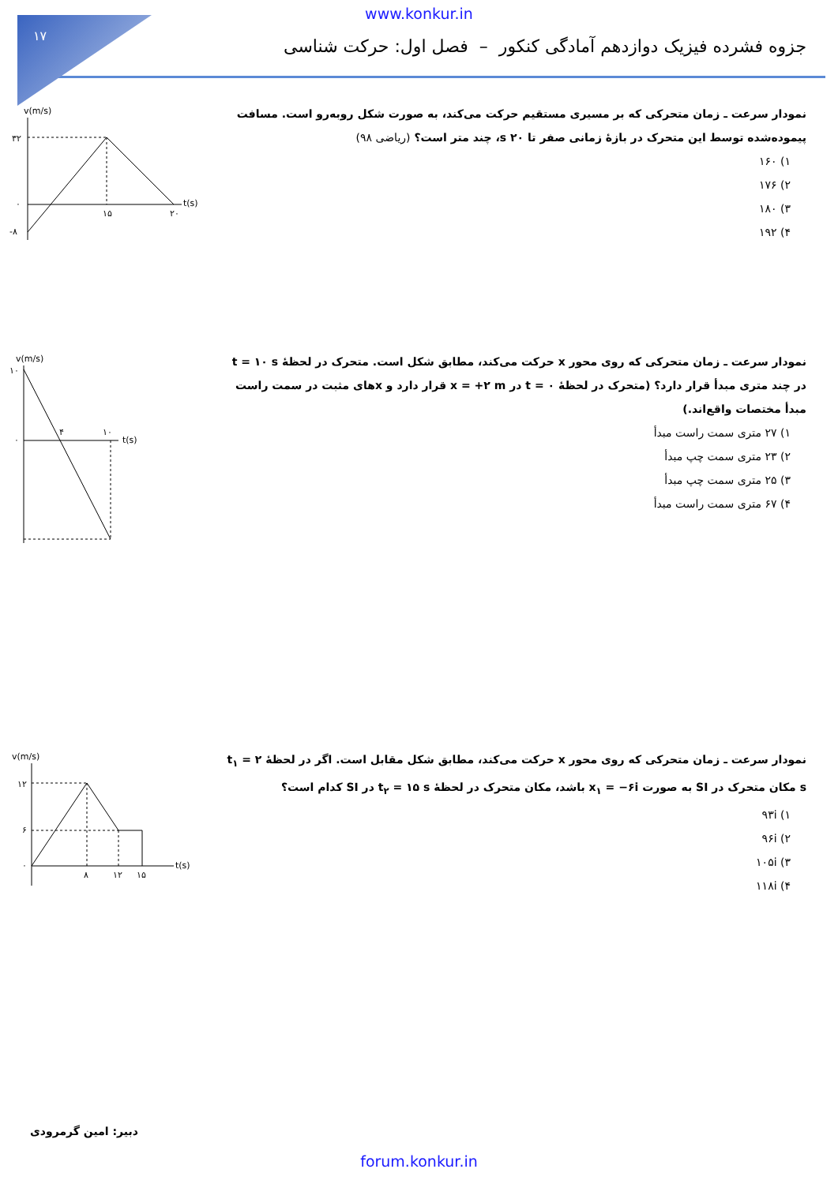۱۷
www.konkur.in
جزوه فشرده فیزیک دوازدهم آمادگی کنکور – فصل اول: حرکت شناسی
نمودار سرعت ـ زمان متحرکی که بر مسیری مستقیم حرکت می‌کند، به صورت شکل روبه‌رو است. مسافت پیموده‌شده توسط این متحرک در بازهٔ زمانی صفر تا ۲۰ s، چند متر است؟ (ریاضی ۹۸)
۱) ۱۶۰
۲) ۱۷۶
۳) ۱۸۰
۴) ۱۹۲
v(m/s)
۳۲
۰
-۸
۱۵
۲۰
t(s)
نمودار سرعت ـ زمان متحرکی که روی محور x حرکت می‌کند، مطابق شکل است. متحرک در لحظهٔ t = ۱۰ s در چند متری مبدأ قرار دارد؟ (متحرک در لحظهٔ t = ۰ در x = +۲ m قرار دارد و xهای مثبت در سمت راست مبدأ مختصات واقع‌اند.)
۱) ۲۷ متری سمت راست مبدأ
۲) ۲۳ متری سمت چپ مبدأ
۳) ۲۵ متری سمت چپ مبدأ
۴) ۶۷ متری سمت راست مبدأ
v(m/s)
۱۰
۰
۴
۱۰
t(s)
نمودار سرعت ـ زمان متحرکی که روی محور x حرکت می‌کند، مطابق شکل مقابل است. اگر در لحظهٔ t<sub>۱</sub> = ۲ s مکان متحرک در SI به صورت x<sub>۱</sub> = −۶i باشد، مکان متحرک در لحظهٔ t<sub>۲</sub> = ۱۵ s در SI کدام است؟
۱) ۹۳i
۲) ۹۶i
۳) ۱۰۵i
۴) ۱۱۸i
v(m/s)
۱۲
۶
۰
۸
۱۲
۱۵
t(s)
دبیر: امین گرمرودی
forum.konkur.in